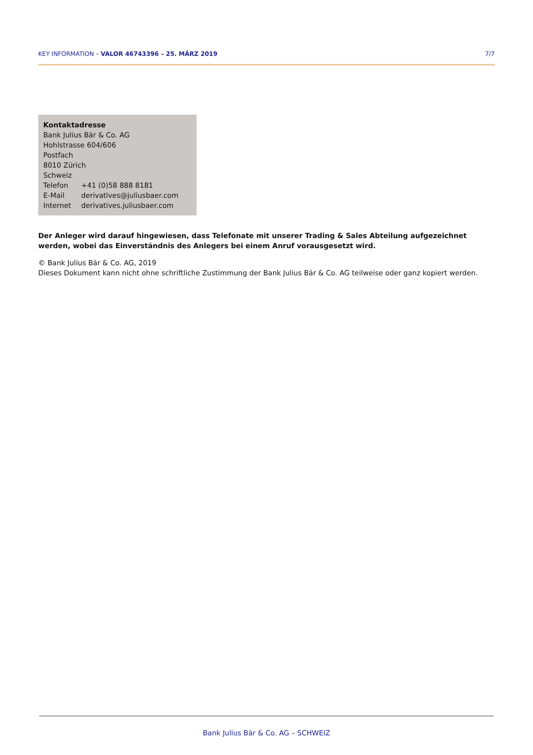KEY INFORMATION – VALOR 46743396 – 25. MÄRZ 2019 7/7
Kontaktadresse
Bank Julius Bär & Co. AG
Hohlstrasse 604/606
Postfach
8010 Zürich
Schweiz
| Telefon | +41 (0)58 888 8181 |
| E-Mail | derivatives@juliusbaer.com |
| Internet | derivatives.juliusbaer.com |
Der Anleger wird darauf hingewiesen, dass Telefonate mit unserer Trading & Sales Abteilung aufgezeichnet werden, wobei das Einverständnis des Anlegers bei einem Anruf vorausgesetzt wird.
© Bank Julius Bär & Co. AG, 2019
Dieses Dokument kann nicht ohne schriftliche Zustimmung der Bank Julius Bär & Co. AG teilweise oder ganz kopiert werden.
Bank Julius Bär & Co. AG – SCHWEIZ